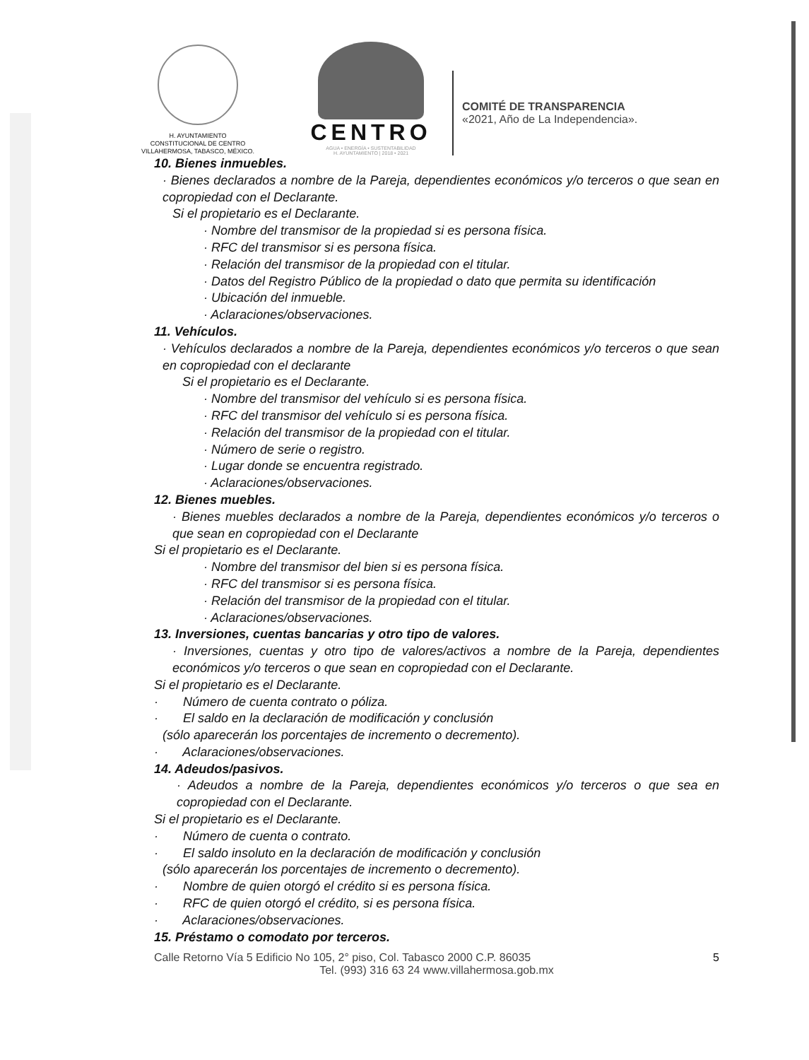H. AYUNTAMIENTO
CONSTITUCIONAL DE CENTRO
VILLAHERMOSA, TABASCO, MÉXICO.
CENTRO
AGUA • ENERGÍA • SUSTENTABILIDAD
H. AYUNTAMIENTO | 2018 • 2021
COMITÉ DE TRANSPARENCIA
«2021, Año de La Independencia».
10. Bienes inmuebles.
· Bienes declarados a nombre de la Pareja, dependientes económicos y/o terceros o que sean en copropiedad con el Declarante.
Si el propietario es el Declarante.
· Nombre del transmisor de la propiedad si es persona física.
· RFC del transmisor si es persona física.
· Relación del transmisor de la propiedad con el titular.
· Datos del Registro Público de la propiedad o dato que permita su identificación
· Ubicación del inmueble.
· Aclaraciones/observaciones.
11. Vehículos.
· Vehículos declarados a nombre de la Pareja, dependientes económicos y/o terceros o que sean en copropiedad con el declarante
Si el propietario es el Declarante.
· Nombre del transmisor del vehículo si es persona física.
· RFC del transmisor del vehículo si es persona física.
· Relación del transmisor de la propiedad con el titular.
· Número de serie o registro.
· Lugar donde se encuentra registrado.
· Aclaraciones/observaciones.
12. Bienes muebles.
· Bienes muebles declarados a nombre de la Pareja, dependientes económicos y/o terceros o que sean en copropiedad con el Declarante
Si el propietario es el Declarante.
· Nombre del transmisor del bien si es persona física.
· RFC del transmisor si es persona física.
· Relación del transmisor de la propiedad con el titular.
· Aclaraciones/observaciones.
13. Inversiones, cuentas bancarias y otro tipo de valores.
· Inversiones, cuentas y otro tipo de valores/activos a nombre de la Pareja, dependientes económicos y/o terceros o que sean en copropiedad con el Declarante.
Si el propietario es el Declarante.
· Número de cuenta contrato o póliza.
· El saldo en la declaración de modificación y conclusión
(sólo aparecerán los porcentajes de incremento o decremento).
· Aclaraciones/observaciones.
14. Adeudos/pasivos.
· Adeudos a nombre de la Pareja, dependientes económicos y/o terceros o que sea en copropiedad con el Declarante.
Si el propietario es el Declarante.
· Número de cuenta o contrato.
· El saldo insoluto en la declaración de modificación y conclusión
(sólo aparecerán los porcentajes de incremento o decremento).
· Nombre de quien otorgó el crédito si es persona física.
· RFC de quien otorgó el crédito, si es persona física.
· Aclaraciones/observaciones.
15. Préstamo o comodato por terceros.
Calle Retorno Vía 5 Edificio No 105, 2° piso, Col. Tabasco 2000 C.P. 86035 5
Tel. (993) 316 63 24 www.villahermosa.gob.mx